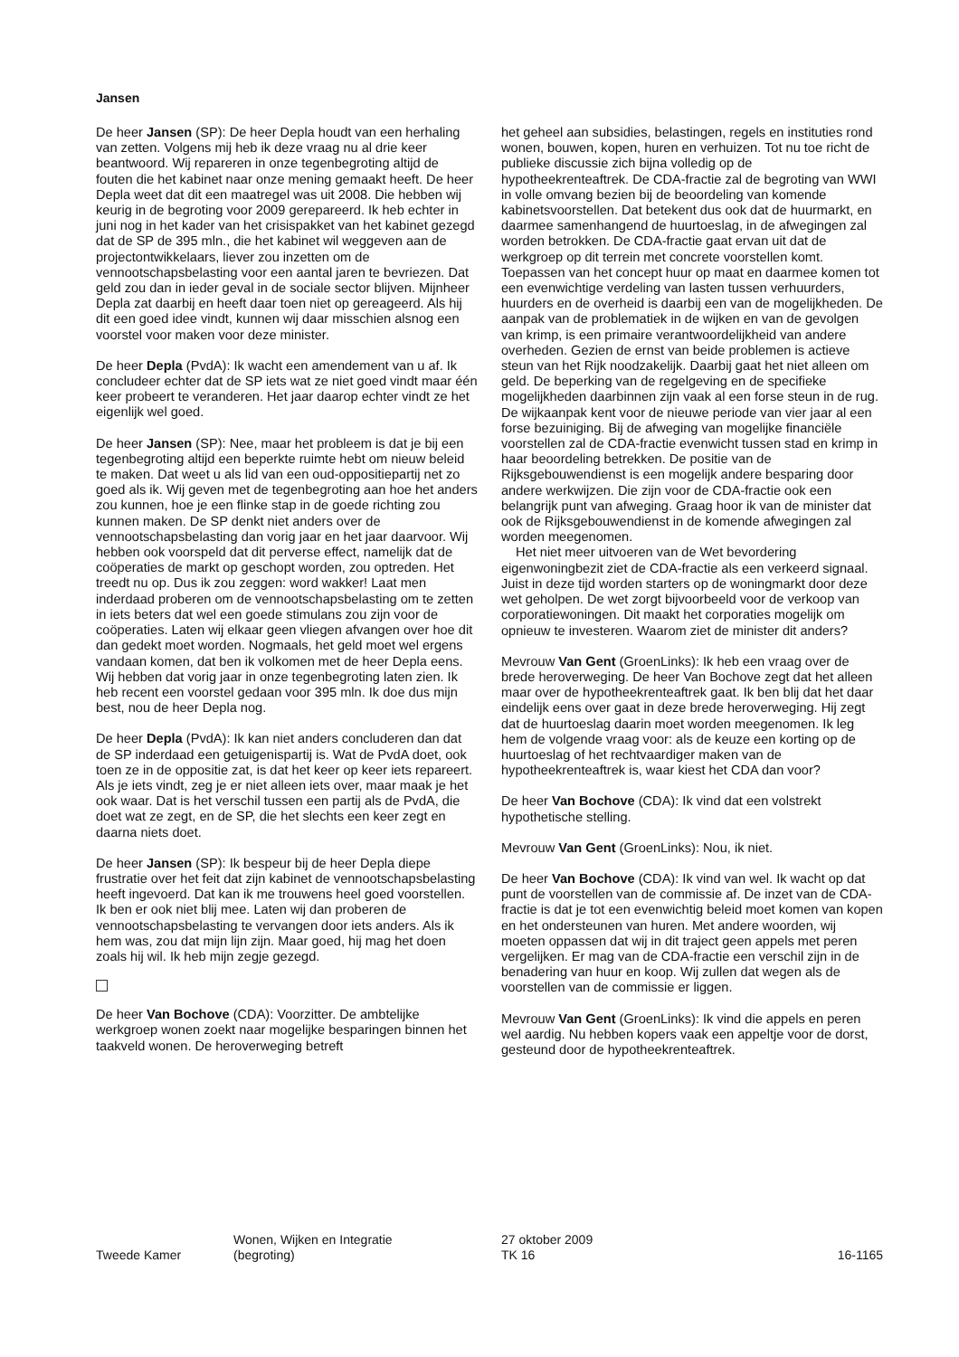Jansen
De heer Jansen (SP): De heer Depla houdt van een herhaling van zetten. Volgens mij heb ik deze vraag nu al drie keer beantwoord. Wij repareren in onze tegenbegroting altijd de fouten die het kabinet naar onze mening gemaakt heeft. De heer Depla weet dat dit een maatregel was uit 2008. Die hebben wij keurig in de begroting voor 2009 gerepareerd. Ik heb echter in juni nog in het kader van het crisispakket van het kabinet gezegd dat de SP de 395 mln., die het kabinet wil weggeven aan de projectontwikkelaars, liever zou inzetten om de vennootschapsbelasting voor een aantal jaren te bevriezen. Dat geld zou dan in ieder geval in de sociale sector blijven. Mijnheer Depla zat daarbij en heeft daar toen niet op gereageerd. Als hij dit een goed idee vindt, kunnen wij daar misschien alsnog een voorstel voor maken voor deze minister.
De heer Depla (PvdA): Ik wacht een amendement van u af. Ik concludeer echter dat de SP iets wat ze niet goed vindt maar één keer probeert te veranderen. Het jaar daarop echter vindt ze het eigenlijk wel goed.
De heer Jansen (SP): Nee, maar het probleem is dat je bij een tegenbegroting altijd een beperkte ruimte hebt om nieuw beleid te maken. Dat weet u als lid van een oud-oppositiepartij net zo goed als ik. Wij geven met de tegenbegroting aan hoe het anders zou kunnen, hoe je een flinke stap in de goede richting zou kunnen maken. De SP denkt niet anders over de vennootschapsbelasting dan vorig jaar en het jaar daarvoor. Wij hebben ook voorspeld dat dit perverse effect, namelijk dat de coöperaties de markt op geschopt worden, zou optreden. Het treedt nu op. Dus ik zou zeggen: word wakker! Laat men inderdaad proberen om de vennootschapsbelasting om te zetten in iets beters dat wel een goede stimulans zou zijn voor de coöperaties. Laten wij elkaar geen vliegen afvangen over hoe dit dan gedekt moet worden. Nogmaals, het geld moet wel ergens vandaan komen, dat ben ik volkomen met de heer Depla eens. Wij hebben dat vorig jaar in onze tegenbegroting laten zien. Ik heb recent een voorstel gedaan voor 395 mln. Ik doe dus mijn best, nou de heer Depla nog.
De heer Depla (PvdA): Ik kan niet anders concluderen dan dat de SP inderdaad een getuigenispartij is. Wat de PvdA doet, ook toen ze in de oppositie zat, is dat het keer op keer iets repareert. Als je iets vindt, zeg je er niet alleen iets over, maar maak je het ook waar. Dat is het verschil tussen een partij als de PvdA, die doet wat ze zegt, en de SP, die het slechts een keer zegt en daarna niets doet.
De heer Jansen (SP): Ik bespeur bij de heer Depla diepe frustratie over het feit dat zijn kabinet de vennootschapsbelasting heeft ingevoerd. Dat kan ik me trouwens heel goed voorstellen. Ik ben er ook niet blij mee. Laten wij dan proberen de vennootschapsbelasting te vervangen door iets anders. Als ik hem was, zou dat mijn lijn zijn. Maar goed, hij mag het doen zoals hij wil. Ik heb mijn zegje gezegd.
De heer Van Bochove (CDA): Voorzitter. De ambtelijke werkgroep wonen zoekt naar mogelijke besparingen binnen het taakveld wonen. De heroverweging betreft
het geheel aan subsidies, belastingen, regels en instituties rond wonen, bouwen, kopen, huren en verhuizen. Tot nu toe richt de publieke discussie zich bijna volledig op de hypotheekrenteaftrek. De CDA-fractie zal de begroting van WWI in volle omvang bezien bij de beoordeling van komende kabinetsvoorstellen. Dat betekent dus ook dat de huurmarkt, en daarmee samenhangend de huurtoeslag, in de afwegingen zal worden betrokken. De CDA-fractie gaat ervan uit dat de werkgroep op dit terrein met concrete voorstellen komt. Toepassen van het concept huur op maat en daarmee komen tot een evenwichtige verdeling van lasten tussen verhuurders, huurders en de overheid is daarbij een van de mogelijkheden. De aanpak van de problematiek in de wijken en van de gevolgen van krimp, is een primaire verantwoordelijkheid van andere overheden. Gezien de ernst van beide problemen is actieve steun van het Rijk noodzakelijk. Daarbij gaat het niet alleen om geld. De beperking van de regelgeving en de specifieke mogelijkheden daarbinnen zijn vaak al een forse steun in de rug. De wijkaanpak kent voor de nieuwe periode van vier jaar al een forse bezuiniging. Bij de afweging van mogelijke financiële voorstellen zal de CDA-fractie evenwicht tussen stad en krimp in haar beoordeling betrekken. De positie van de Rijksgebouwendienst is een mogelijk andere besparing door andere werkwijzen. Die zijn voor de CDA-fractie ook een belangrijk punt van afweging. Graag hoor ik van de minister dat ook de Rijksgebouwendienst in de komende afwegingen zal worden meegenomen.
Het niet meer uitvoeren van de Wet bevordering eigenwoningbezit ziet de CDA-fractie als een verkeerd signaal. Juist in deze tijd worden starters op de woningmarkt door deze wet geholpen. De wet zorgt bijvoorbeeld voor de verkoop van corporatiewoningen. Dit maakt het corporaties mogelijk om opnieuw te investeren. Waarom ziet de minister dit anders?
Mevrouw Van Gent (GroenLinks): Ik heb een vraag over de brede heroverweging. De heer Van Bochove zegt dat het alleen maar over de hypotheekrenteaftrek gaat. Ik ben blij dat het daar eindelijk eens over gaat in deze brede heroverweging. Hij zegt dat de huurtoeslag daarin moet worden meegenomen. Ik leg hem de volgende vraag voor: als de keuze een korting op de huurtoeslag of het rechtvaardiger maken van de hypotheekrenteaftrek is, waar kiest het CDA dan voor?
De heer Van Bochove (CDA): Ik vind dat een volstrekt hypothetische stelling.
Mevrouw Van Gent (GroenLinks): Nou, ik niet.
De heer Van Bochove (CDA): Ik vind van wel. Ik wacht op dat punt de voorstellen van de commissie af. De inzet van de CDA-fractie is dat je tot een evenwichtig beleid moet komen van kopen en het ondersteunen van huren. Met andere woorden, wij moeten oppassen dat wij in dit traject geen appels met peren vergelijken. Er mag van de CDA-fractie een verschil zijn in de benadering van huur en koop. Wij zullen dat wegen als de voorstellen van de commissie er liggen.
Mevrouw Van Gent (GroenLinks): Ik vind die appels en peren wel aardig. Nu hebben kopers vaak een appeltje voor de dorst, gesteund door de hypotheekrenteaftrek.
Tweede Kamer
Wonen, Wijken en Integratie
(begroting)
27 oktober 2009
TK 16
16-1165